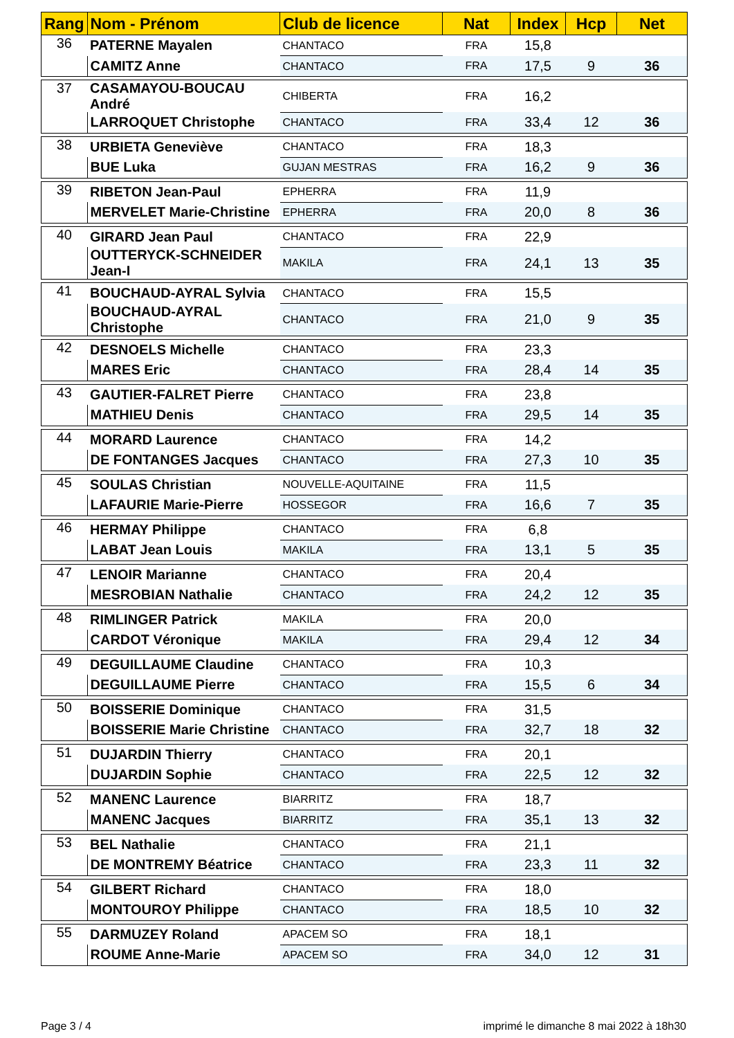| Rang | Nom - Prénom | Club de licence | Nat | Index | Hcp | Net |
| --- | --- | --- | --- | --- | --- | --- |
| 36 | PATERNE Mayalen | CHANTACO | FRA | 15,8 | | |
| | CAMITZ Anne | CHANTACO | FRA | 17,5 | 9 | 36 |
| 37 | CASAMAYOU-BOUCAU André | CHIBERTA | FRA | 16,2 | | |
| | LARROQUET Christophe | CHANTACO | FRA | 33,4 | 12 | 36 |
| 38 | URBIETA Geneviève | CHANTACO | FRA | 18,3 | | |
| | BUE Luka | GUJAN MESTRAS | FRA | 16,2 | 9 | 36 |
| 39 | RIBETON Jean-Paul | EPHERRA | FRA | 11,9 | | |
| | MERVELET Marie-Christine | EPHERRA | FRA | 20,0 | 8 | 36 |
| 40 | GIRARD Jean Paul | CHANTACO | FRA | 22,9 | | |
| | OUTTERYCK-SCHNEIDER Jean-I | MAKILA | FRA | 24,1 | 13 | 35 |
| 41 | BOUCHAUD-AYRAL Sylvia | CHANTACO | FRA | 15,5 | | |
| | BOUCHAUD-AYRAL Christophe | CHANTACO | FRA | 21,0 | 9 | 35 |
| 42 | DESNOELS Michelle | CHANTACO | FRA | 23,3 | | |
| | MARES Eric | CHANTACO | FRA | 28,4 | 14 | 35 |
| 43 | GAUTIER-FALRET Pierre | CHANTACO | FRA | 23,8 | | |
| | MATHIEU Denis | CHANTACO | FRA | 29,5 | 14 | 35 |
| 44 | MORARD Laurence | CHANTACO | FRA | 14,2 | | |
| | DE FONTANGES Jacques | CHANTACO | FRA | 27,3 | 10 | 35 |
| 45 | SOULAS Christian | NOUVELLE-AQUITAINE | FRA | 11,5 | | |
| | LAFAURIE Marie-Pierre | HOSSEGOR | FRA | 16,6 | 7 | 35 |
| 46 | HERMAY Philippe | CHANTACO | FRA | 6,8 | | |
| | LABAT Jean Louis | MAKILA | FRA | 13,1 | 5 | 35 |
| 47 | LENOIR Marianne | CHANTACO | FRA | 20,4 | | |
| | MESROBIAN Nathalie | CHANTACO | FRA | 24,2 | 12 | 35 |
| 48 | RIMLINGER Patrick | MAKILA | FRA | 20,0 | | |
| | CARDOT Véronique | MAKILA | FRA | 29,4 | 12 | 34 |
| 49 | DEGUILLAUME Claudine | CHANTACO | FRA | 10,3 | | |
| | DEGUILLAUME Pierre | CHANTACO | FRA | 15,5 | 6 | 34 |
| 50 | BOISSERIE Dominique | CHANTACO | FRA | 31,5 | | |
| | BOISSERIE Marie Christine | CHANTACO | FRA | 32,7 | 18 | 32 |
| 51 | DUJARDIN Thierry | CHANTACO | FRA | 20,1 | | |
| | DUJARDIN Sophie | CHANTACO | FRA | 22,5 | 12 | 32 |
| 52 | MANENC Laurence | BIARRITZ | FRA | 18,7 | | |
| | MANENC Jacques | BIARRITZ | FRA | 35,1 | 13 | 32 |
| 53 | BEL Nathalie | CHANTACO | FRA | 21,1 | | |
| | DE MONTREMY Béatrice | CHANTACO | FRA | 23,3 | 11 | 32 |
| 54 | GILBERT Richard | CHANTACO | FRA | 18,0 | | |
| | MONTOUROY Philippe | CHANTACO | FRA | 18,5 | 10 | 32 |
| 55 | DARMUZEY Roland | APACEM SO | FRA | 18,1 | | |
| | ROUME Anne-Marie | APACEM SO | FRA | 34,0 | 12 | 31 |
Page 3 / 4
imprimé le dimanche 8 mai 2022 à 18h30